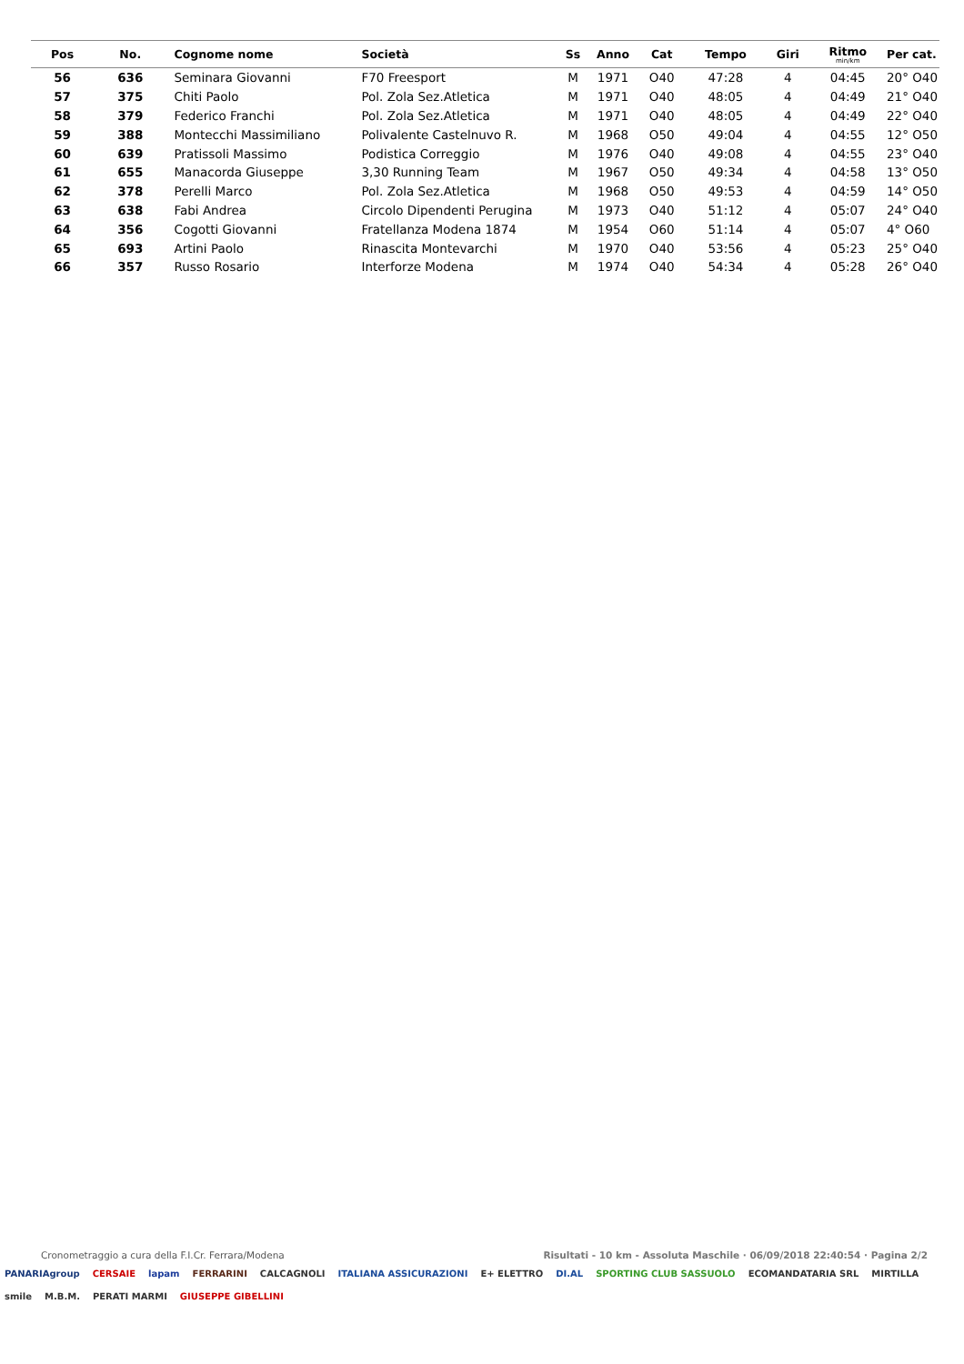| Pos | No. | Cognome nome | Società | Ss | Anno | Cat | Tempo | Giri | Ritmo min/km | Per cat. |
| --- | --- | --- | --- | --- | --- | --- | --- | --- | --- | --- |
| 56 | 636 | Seminara Giovanni | F70 Freesport | M | 1971 | O40 | 47:28 | 4 | 04:45 | 20° O40 |
| 57 | 375 | Chiti Paolo | Pol. Zola Sez.Atletica | M | 1971 | O40 | 48:05 | 4 | 04:49 | 21° O40 |
| 58 | 379 | Federico Franchi | Pol. Zola Sez.Atletica | M | 1971 | O40 | 48:05 | 4 | 04:49 | 22° O40 |
| 59 | 388 | Montecchi Massimiliano | Polivalente Castelnuvo R. | M | 1968 | O50 | 49:04 | 4 | 04:55 | 12° O50 |
| 60 | 639 | Pratissoli Massimo | Podistica Correggio | M | 1976 | O40 | 49:08 | 4 | 04:55 | 23° O40 |
| 61 | 655 | Manacorda Giuseppe | 3,30 Running Team | M | 1967 | O50 | 49:34 | 4 | 04:58 | 13° O50 |
| 62 | 378 | Perelli Marco | Pol. Zola Sez.Atletica | M | 1968 | O50 | 49:53 | 4 | 04:59 | 14° O50 |
| 63 | 638 | Fabi Andrea | Circolo Dipendenti Perugina | M | 1973 | O40 | 51:12 | 4 | 05:07 | 24° O40 |
| 64 | 356 | Cogotti Giovanni | Fratellanza Modena 1874 | M | 1954 | O60 | 51:14 | 4 | 05:07 | 4° O60 |
| 65 | 693 | Artini Paolo | Rinascita Montevarchi | M | 1970 | O40 | 53:56 | 4 | 05:23 | 25° O40 |
| 66 | 357 | Russo Rosario | Interforze Modena | M | 1974 | O40 | 54:34 | 4 | 05:28 | 26° O40 |
Cronometraggio a cura della F.I.Cr. Ferrara/Modena Risultati - 10 km - Assoluta Maschile · 06/09/2018 22:40:54 · Pagina 2/2
PANARIAgroup CERSAIE lapam FERRARINI CALCAGNOLI ITALIANA ASSICURAZIONI E+ ELETTRO DI.AL SPORTING CLUB SASSUOLO ECOMANDATARIA SRL MIRTILLA smile M.B.M. PERATI MARMI GIUSEPPE GIBELLINI